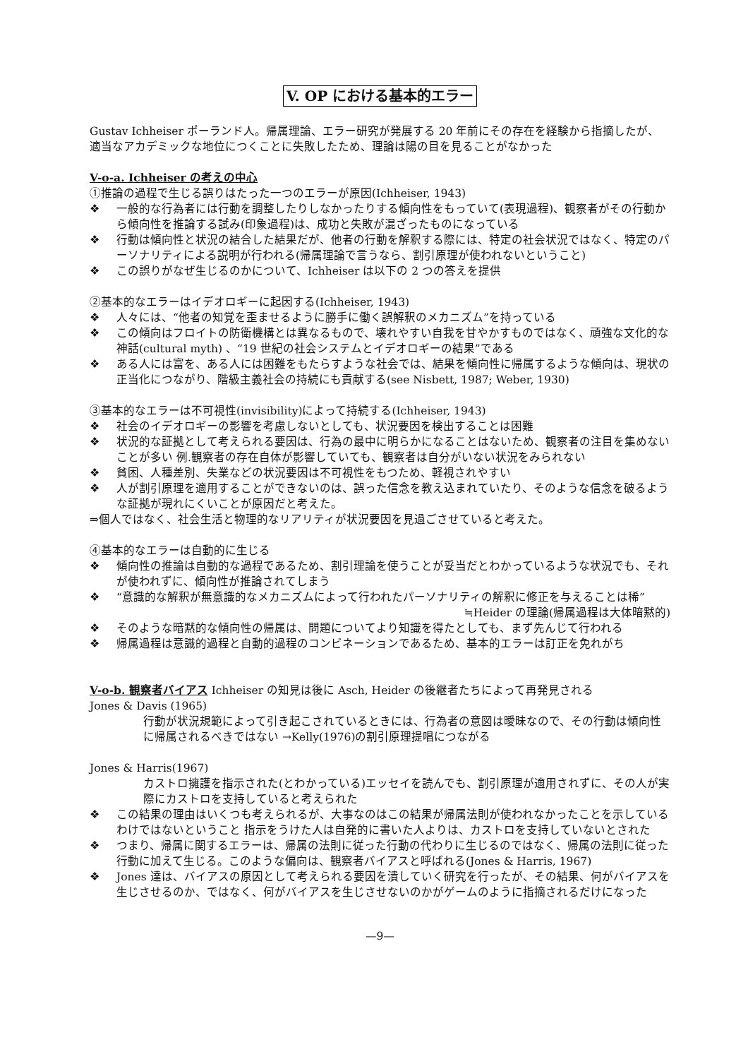V. OP における基本的エラー
Gustav Ichheiser ポーランド人。帰属理論、エラー研究が発展する 20 年前にその存在を経験から指摘したが、適当なアカデミックな地位につくことに失敗したため、理論は陽の目を見ることがなかった
V-o-a. Ichheiser の考えの中心
①推論の過程で生じる誤りはたった一つのエラーが原因(Ichheiser, 1943)
❖ 一般的な行為者には行動を調整したりしなかったりする傾向性をもっていて(表現過程)、観察者がその行動から傾向性を推論する試み(印象過程)は、成功と失敗が混ざったものになっている
❖ 行動は傾向性と状況の結合した結果だが、他者の行動を解釈する際には、特定の社会状況ではなく、特定のパーソナリティによる説明が行われる(帰属理論で言うなら、割引原理が使われないということ)
❖ この誤りがなぜ生じるのかについて、Ichheiser は以下の 2 つの答えを提供
②基本的なエラーはイデオロギーに起因する(Ichheiser, 1943)
❖ 人々には、“他者の知覚を歪ませるように勝手に働く誤解釈のメカニズム”を持っている
❖ この傾向はフロイトの防衛機構とは異なるもので、壊れやすい自我を甘やかすものではなく、頑強な文化的な神話(cultural myth) 、“19 世紀の社会システムとイデオロギーの結果”である
❖ ある人には富を、ある人には困難をもたらすような社会では、結果を傾向性に帰属するような傾向は、現状の正当化につながり、階級主義社会の持続にも貢献する(see Nisbett, 1987; Weber, 1930)
③基本的なエラーは不可視性(invisibility)によって持続する(Ichheiser, 1943)
❖ 社会のイデオロギーの影響を考慮しないとしても、状況要因を検出することは困難
❖ 状況的な証拠として考えられる要因は、行為の最中に明らかになることはないため、観察者の注目を集めないことが多い 例.観察者の存在自体が影響していても、観察者は自分がいない状況をみられない
❖ 貧困、人種差別、失業などの状況要因は不可視性をもつため、軽視されやすい
❖ 人が割引原理を適用することができないのは、誤った信念を教え込まれていたり、そのような信念を破るような証拠が現れにくいことが原因だと考えた。
⇒個人ではなく、社会生活と物理的なリアリティが状況要因を見過ごさせていると考えた。
④基本的なエラーは自動的に生じる
❖ 傾向性の推論は自動的な過程であるため、割引理論を使うことが妥当だとわかっているような状況でも、それが使われずに、傾向性が推論されてしまう
❖ “意識的な解釈が無意識的なメカニズムによって行われたパーソナリティの解釈に修正を与えることは稀”
≒Heider の理論(帰属過程は大体暗黙的)
❖ そのような暗黙的な傾向性の帰属は、問題についてより知識を得たとしても、まず先んじて行われる
❖ 帰属過程は意識的過程と自動的過程のコンビネーションであるため、基本的エラーは訂正を免れがち
V-o-b. 観察者バイアス Ichheiser の知見は後に Asch, Heider の後継者たちによって再発見される
Jones & Davis (1965)
行動が状況規範によって引き起こされているときには、行為者の意図は曖昧なので、その行動は傾向性に帰属されるべきではない →Kelly(1976)の割引原理提唱につながる
Jones & Harris(1967)
カストロ擁護を指示された(とわかっている)エッセイを読んでも、割引原理が適用されずに、その人が実際にカストロを支持していると考えられた
❖ この結果の理由はいくつも考えられるが、大事なのはこの結果が帰属法則が使われなかったことを示しているわけではないということ 指示をうけた人は自発的に書いた人よりは、カストロを支持していないとされた
❖ つまり、帰属に関するエラーは、帰属の法則に従った行動の代わりに生じるのではなく、帰属の法則に従った行動に加えて生じる。このような偏向は、観察者バイアスと呼ばれる(Jones & Harris, 1967)
❖ Jones 達は、バイアスの原因として考えられる要因を潰していく研究を行ったが、その結果、何がバイアスを生じさせるのか、ではなく、何がバイアスを生じさせないのかがゲームのように指摘されるだけになった
—9—